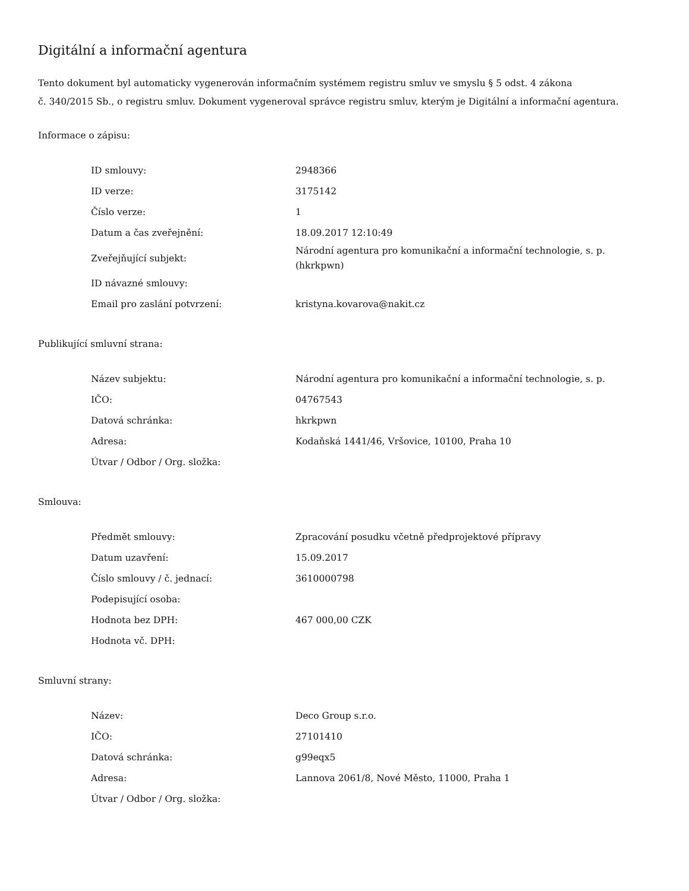Digitální a informační agentura
Tento dokument byl automaticky vygenerován informačním systémem registru smluv ve smyslu § 5 odst. 4 zákona
č. 340/2015 Sb., o registru smluv. Dokument vygeneroval správce registru smluv, kterým je Digitální a informační agentura.
Informace o zápisu:
| ID smlouvy: | 2948366 |
| ID verze: | 3175142 |
| Číslo verze: | 1 |
| Datum a čas zveřejnění: | 18.09.2017 12:10:49 |
| Zveřejňující subjekt: | Národní agentura pro komunikační a informační technologie, s. p. (hkrkpwn) |
| ID návazné smlouvy: | |
| Email pro zaslání potvrzení: | kristyna.kovarova@nakit.cz |
Publikující smluvní strana:
| Název subjektu: | Národní agentura pro komunikační a informační technologie, s. p. |
| IČO: | 04767543 |
| Datová schránka: | hkrkpwn |
| Adresa: | Kodaňská 1441/46, Vršovice, 10100, Praha 10 |
| Útvar / Odbor / Org. složka: | |
Smlouva:
| Předmět smlouvy: | Zpracování posudku včetně předprojektové přípravy |
| Datum uzavření: | 15.09.2017 |
| Číslo smlouvy / č. jednací: | 3610000798 |
| Podepisující osoba: | |
| Hodnota bez DPH: | 467 000,00 CZK |
| Hodnota vč. DPH: | |
Smluvní strany:
| Název: | Deco Group s.r.o. |
| IČO: | 27101410 |
| Datová schránka: | g99eqx5 |
| Adresa: | Lannova 2061/8, Nové Město, 11000, Praha 1 |
| Útvar / Odbor / Org. složka: | |